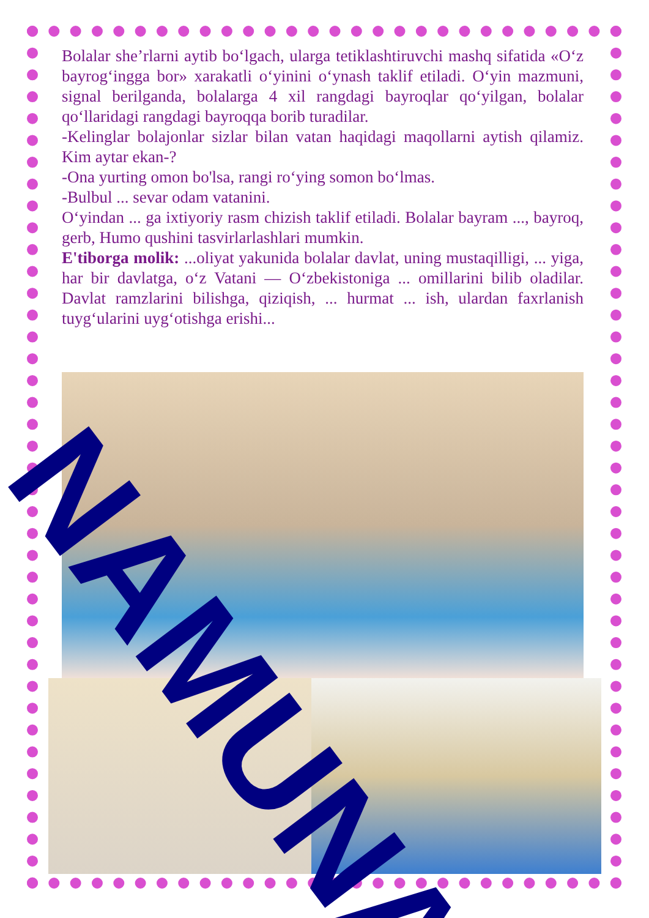Bolalar she’rlarni aytib bo‘lgach, ularga tetiklashtiruvchi mashq sifatida «O‘z bayrog‘ingga bor» xarakatli o‘yinini o‘ynash taklif etiladi. O‘yin mazmuni, signal berilganda, bolalarga 4 xil rangdagi bayroqlar qo‘yilgan, bolalar qo‘llaridagi rangdagi bayroqqa borib turadilar.
-Kelinglar bolajonlar sizlar bilan vatan haqidagi maqollarni aytish qilamiz. Kim aytar ekan-?
-Ona yurting omon bo'lsa, rangi ro‘ying somon bo‘lmas.
-Bulbul ... sevar odam vatanini.
O‘yindan ... ga ixtiyoriy rasm chizish taklif etiladi. Bolalar bayram ..., bayroq, gerb, Humo qushini tasvirlarlashlari mumkin.
E'tiborga molik: ...oliyat yakunida bolalar davlat, uning mustaqilligi, ... yiga, har bir davlatga, o‘z Vatani — O‘zbekistoniga ... omillarini bilib oladilar. Davlat ramzlarini bilishga, qiziqish, ... hurmat ... ish, ulardan faxrlanish tuyg‘ularini uyg‘otishga erishi...
NAMUNA